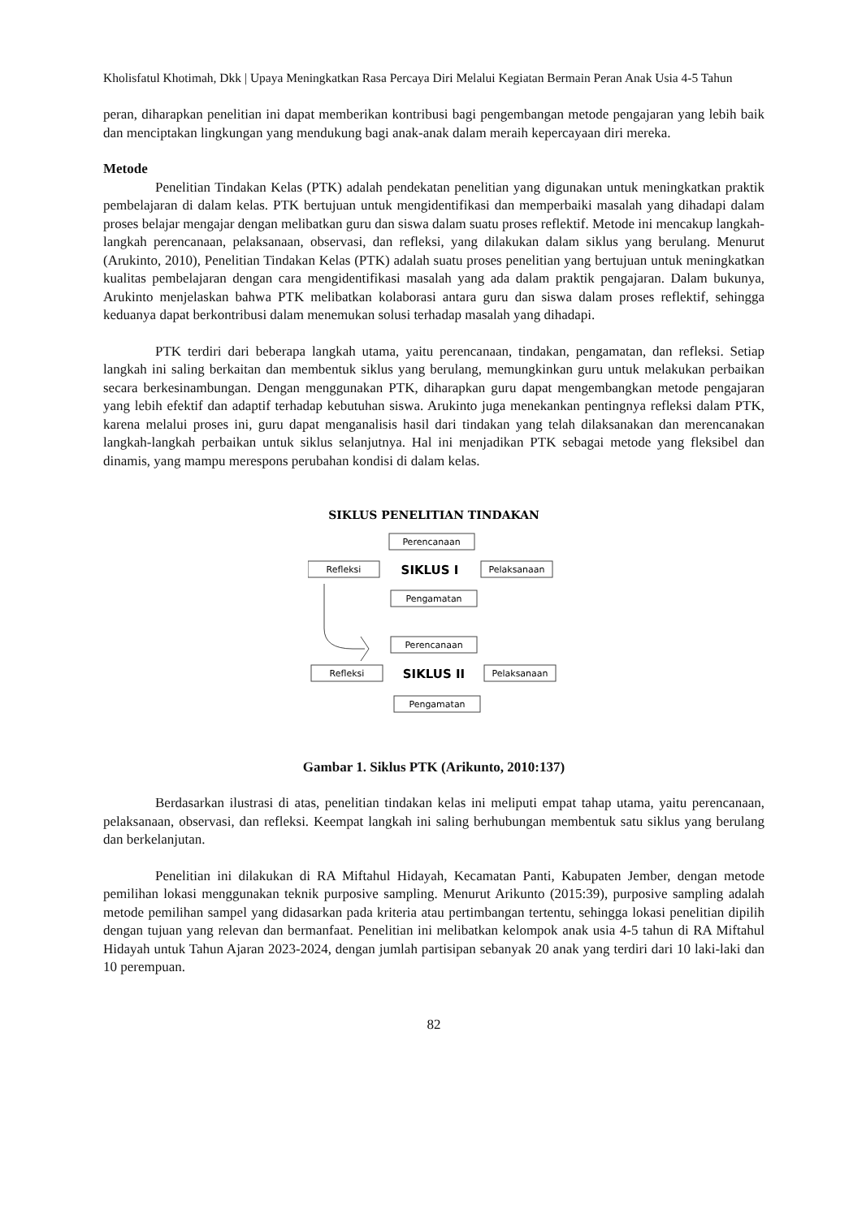Kholisfatul Khotimah, Dkk | Upaya Meningkatkan Rasa Percaya Diri Melalui Kegiatan Bermain Peran Anak Usia 4-5 Tahun
peran, diharapkan penelitian ini dapat memberikan kontribusi bagi pengembangan metode pengajaran yang lebih baik dan menciptakan lingkungan yang mendukung bagi anak-anak dalam meraih kepercayaan diri mereka.
Metode
Penelitian Tindakan Kelas (PTK) adalah pendekatan penelitian yang digunakan untuk meningkatkan praktik pembelajaran di dalam kelas. PTK bertujuan untuk mengidentifikasi dan memperbaiki masalah yang dihadapi dalam proses belajar mengajar dengan melibatkan guru dan siswa dalam suatu proses reflektif. Metode ini mencakup langkah-langkah perencanaan, pelaksanaan, observasi, dan refleksi, yang dilakukan dalam siklus yang berulang. Menurut (Arukinto, 2010), Penelitian Tindakan Kelas (PTK) adalah suatu proses penelitian yang bertujuan untuk meningkatkan kualitas pembelajaran dengan cara mengidentifikasi masalah yang ada dalam praktik pengajaran. Dalam bukunya, Arukinto menjelaskan bahwa PTK melibatkan kolaborasi antara guru dan siswa dalam proses reflektif, sehingga keduanya dapat berkontribusi dalam menemukan solusi terhadap masalah yang dihadapi.
PTK terdiri dari beberapa langkah utama, yaitu perencanaan, tindakan, pengamatan, dan refleksi. Setiap langkah ini saling berkaitan dan membentuk siklus yang berulang, memungkinkan guru untuk melakukan perbaikan secara berkesinambungan. Dengan menggunakan PTK, diharapkan guru dapat mengembangkan metode pengajaran yang lebih efektif dan adaptif terhadap kebutuhan siswa. Arukinto juga menekankan pentingnya refleksi dalam PTK, karena melalui proses ini, guru dapat menganalisis hasil dari tindakan yang telah dilaksanakan dan merencanakan langkah-langkah perbaikan untuk siklus selanjutnya. Hal ini menjadikan PTK sebagai metode yang fleksibel dan dinamis, yang mampu merespons perubahan kondisi di dalam kelas.
SIKLUS PENELITIAN TINDAKAN
Perencanaan
Refleksi
SIKLUS I
Pelaksanaan
Pengamatan
Perencanaan
Refleksi
SIKLUS II
Pelaksanaan
Pengamatan
Gambar 1. Siklus PTK (Arikunto, 2010:137)
Berdasarkan ilustrasi di atas, penelitian tindakan kelas ini meliputi empat tahap utama, yaitu perencanaan, pelaksanaan, observasi, dan refleksi. Keempat langkah ini saling berhubungan membentuk satu siklus yang berulang dan berkelanjutan.
Penelitian ini dilakukan di RA Miftahul Hidayah, Kecamatan Panti, Kabupaten Jember, dengan metode pemilihan lokasi menggunakan teknik purposive sampling. Menurut Arikunto (2015:39), purposive sampling adalah metode pemilihan sampel yang didasarkan pada kriteria atau pertimbangan tertentu, sehingga lokasi penelitian dipilih dengan tujuan yang relevan dan bermanfaat. Penelitian ini melibatkan kelompok anak usia 4-5 tahun di RA Miftahul Hidayah untuk Tahun Ajaran 2023-2024, dengan jumlah partisipan sebanyak 20 anak yang terdiri dari 10 laki-laki dan 10 perempuan.
82